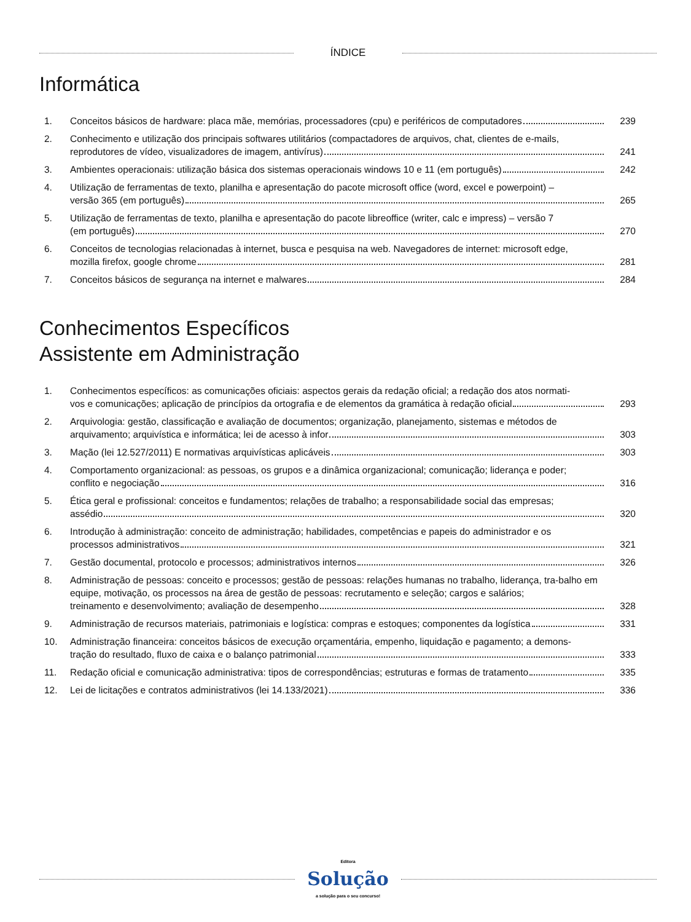ÍNDICE
Informática
1. Conceitos básicos de hardware: placa mãe, memórias, processadores (cpu) e periféricos de computadores
239
2. Conhecimento e utilização dos principais softwares utilitários (compactadores de arquivos, chat, clientes de e-mails,
reprodutores de vídeo, visualizadores de imagem, antivírus)
241
3. Ambientes operacionais: utilização básica dos sistemas operacionais windows 10 e 11 (em português)
242
4. Utilização de ferramentas de texto, planilha e apresentação do pacote microsoft office (word, excel e powerpoint) –
versão 365 (em português)
265
5. Utilização de ferramentas de texto, planilha e apresentação do pacote libreoffice (writer, calc e impress) – versão 7
(em português)
270
6. Conceitos de tecnologias relacionadas à internet, busca e pesquisa na web. Navegadores de internet: microsoft edge,
mozilla firefox, google chrome
281
7. Conceitos básicos de segurança na internet e malwares
284
Conhecimentos Específicos
Assistente em Administração
1. Conhecimentos específicos: as comunicações oficiais: aspectos gerais da redação oficial; a redação dos atos normati-
vos e comunicações; aplicação de princípios da ortografia e de elementos da gramática à redação oficial
293
2. Arquivologia: gestão, classificação e avaliação de documentos; organização, planejamento, sistemas e métodos de
arquivamento; arquivística e informática; lei de acesso à infor
303
3. Mação (lei 12.527/2011) E normativas arquivísticas aplicáveis
303
4. Comportamento organizacional: as pessoas, os grupos e a dinâmica organizacional; comunicação; liderança e poder;
conflito e negociação
316
5. Ética geral e profissional: conceitos e fundamentos; relações de trabalho; a responsabilidade social das empresas;
assédio
320
6. Introdução à administração: conceito de administração; habilidades, competências e papeis do administrador e os
processos administrativos
321
7. Gestão documental, protocolo e processos; administrativos internos
326
8. Administração de pessoas: conceito e processos; gestão de pessoas: relações humanas no trabalho, liderança, tra-balho em equipe, motivação, os processos na área de gestão de pessoas: recrutamento e seleção; cargos e salários;
treinamento e desenvolvimento; avaliação de desempenho
328
9. Administração de recursos materiais, patrimoniais e logística: compras e estoques; componentes da logística
331
10. Administração financeira: conceitos básicos de execução orçamentária, empenho, liquidação e pagamento; a demons-
tração do resultado, fluxo de caixa e o balanço patrimonial
333
11. Redação oficial e comunicação administrativa: tipos de correspondências; estruturas e formas de tratamento
335
12. Lei de licitações e contratos administrativos (lei 14.133/2021)
336
Editora
Solução
a solução para o seu concurso!